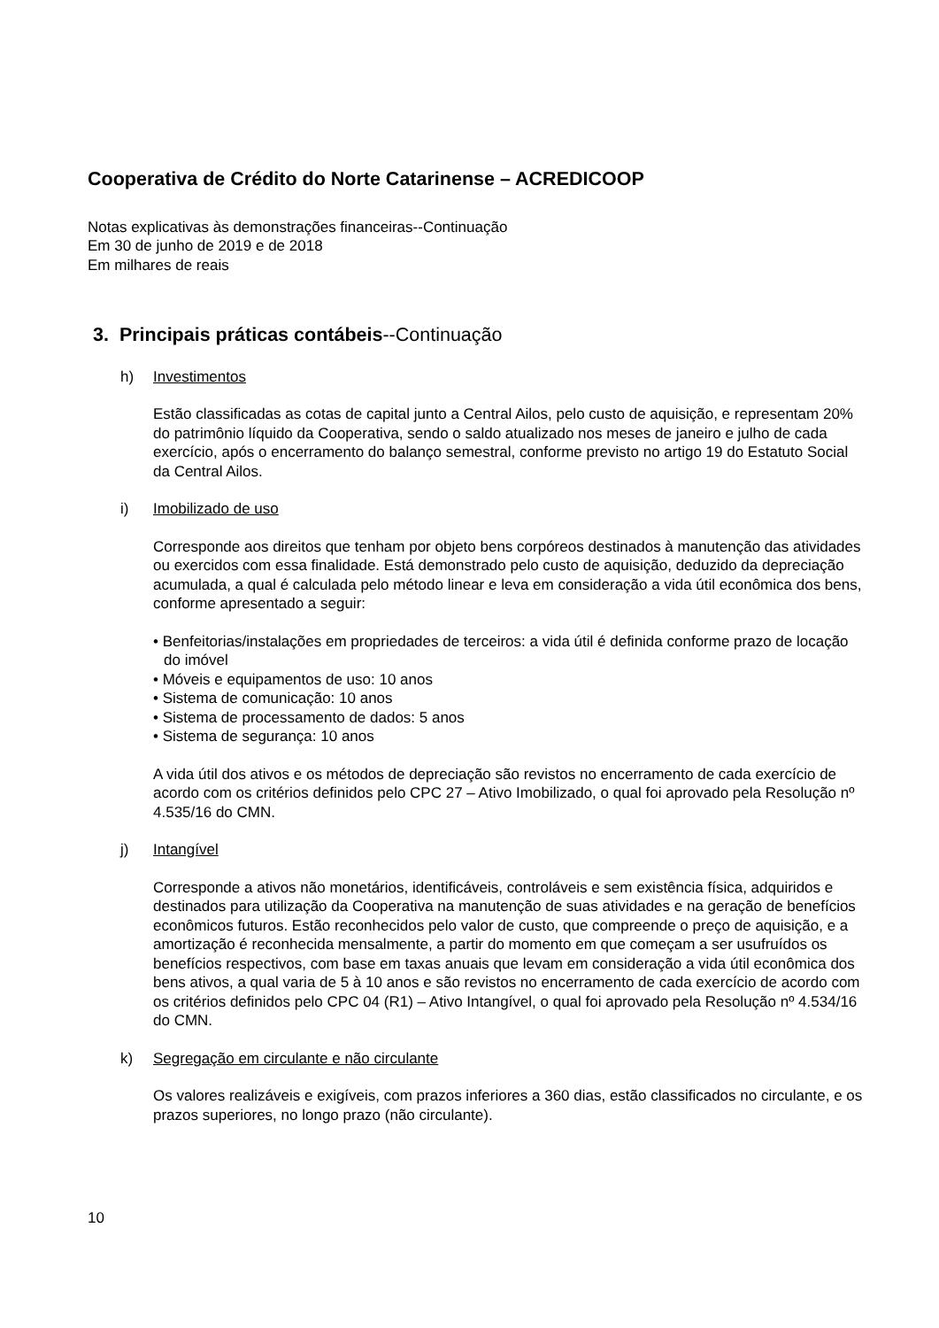Cooperativa de Crédito do Norte Catarinense – ACREDICOOP
Notas explicativas às demonstrações financeiras--Continuação
Em 30 de junho de 2019 e de 2018
Em milhares de reais
3. Principais práticas contábeis--Continuação
h) Investimentos
Estão classificadas as cotas de capital junto a Central Ailos, pelo custo de aquisição, e representam 20% do patrimônio líquido da Cooperativa, sendo o saldo atualizado nos meses de janeiro e julho de cada exercício, após o encerramento do balanço semestral, conforme previsto no artigo 19 do Estatuto Social da Central Ailos.
i) Imobilizado de uso
Corresponde aos direitos que tenham por objeto bens corpóreos destinados à manutenção das atividades ou exercidos com essa finalidade. Está demonstrado pelo custo de aquisição, deduzido da depreciação acumulada, a qual é calculada pelo método linear e leva em consideração a vida útil econômica dos bens, conforme apresentado a seguir:
• Benfeitorias/instalações em propriedades de terceiros: a vida útil é definida conforme prazo de locação do imóvel
• Móveis e equipamentos de uso: 10 anos
• Sistema de comunicação: 10 anos
• Sistema de processamento de dados: 5 anos
• Sistema de segurança: 10 anos
A vida útil dos ativos e os métodos de depreciação são revistos no encerramento de cada exercício de acordo com os critérios definidos pelo CPC 27 – Ativo Imobilizado, o qual foi aprovado pela Resolução nº 4.535/16 do CMN.
j) Intangível
Corresponde a ativos não monetários, identificáveis, controláveis e sem existência física, adquiridos e destinados para utilização da Cooperativa na manutenção de suas atividades e na geração de benefícios econômicos futuros. Estão reconhecidos pelo valor de custo, que compreende o preço de aquisição, e a amortização é reconhecida mensalmente, a partir do momento em que começam a ser usufruídos os benefícios respectivos, com base em taxas anuais que levam em consideração a vida útil econômica dos bens ativos, a qual varia de 5 à 10 anos e são revistos no encerramento de cada exercício de acordo com os critérios definidos pelo CPC 04 (R1) – Ativo Intangível, o qual foi aprovado pela Resolução nº 4.534/16 do CMN.
k) Segregação em circulante e não circulante
Os valores realizáveis e exigíveis, com prazos inferiores a 360 dias, estão classificados no circulante, e os prazos superiores, no longo prazo (não circulante).
10